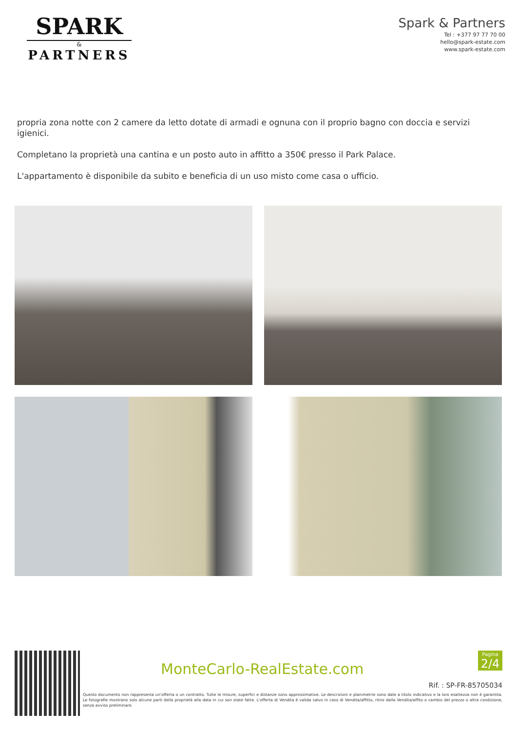SPARK
&
PARTNERS
Spark & Partners
Tel : +377 97 77 70 00
hello@spark-estate.com
www.spark-estate.com
propria zona notte con 2 camere da letto dotate di armadi e ognuna con il proprio bagno con doccia e servizi igienici.
Completano la proprietà una cantina e un posto auto in affitto a 350€ presso il Park Palace.
L'appartamento è disponibile da subito e beneficia di un uso misto come casa o ufficio.
MonteCarlo-RealEstate.com
Pagina
2/4
Rif. : SP-FR-85705034
Questo documento non rappresenta un'offerta o un contratto. Tutte le misure, superfici e distanze sono approssimative. Le descrizioni e planimetrie sono date a titolo indicativo e la loro esattezza non è garantita. Le fotografie mostrano solo alcune parti della proprietà alla data in cui son state fatte. L'offerta di Vendita è valida salvo in caso di Vendita/affitto, ritiro dalla Vendita/affito o cambio del prezzo o altra condizione, senza avviso preliminare.